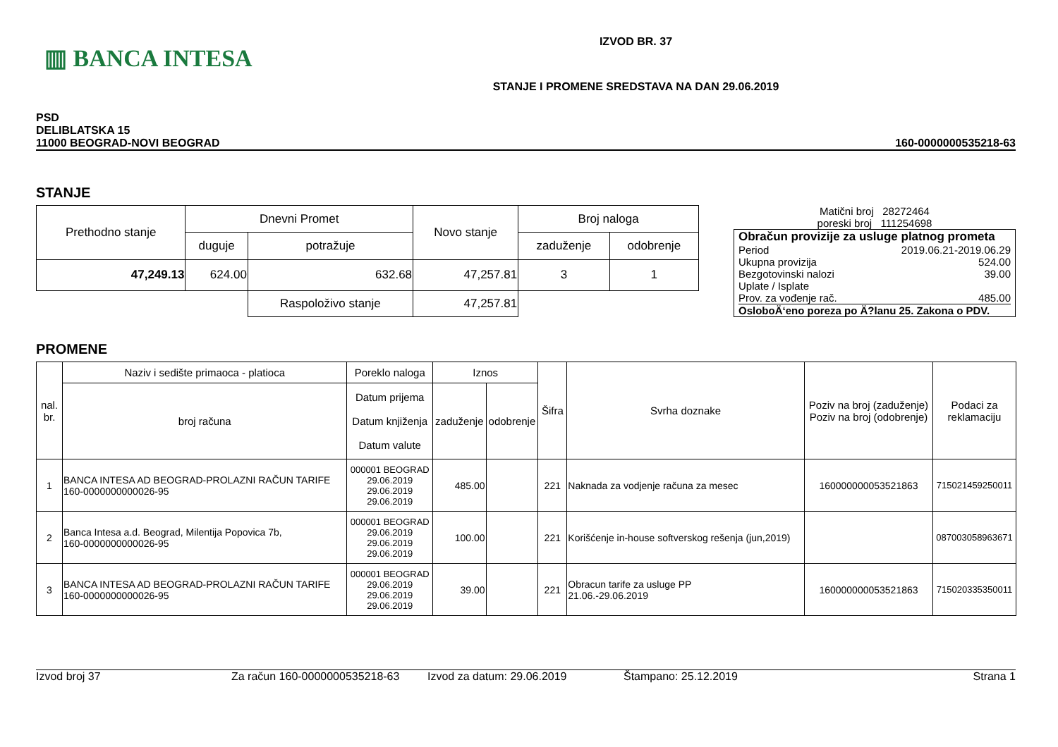▥ BANCA INTESA
IZVOD BR. 37
STANJE I PROMENE SREDSTAVA NA DAN 29.06.2019
PSD
DELIBLATSKA 15
11000 BEOGRAD-NOVI BEOGRAD
160-0000000535218-63
STANJE
| Prethodno stanje | Dnevni Promet | | Novo stanje | Broj naloga | |
| | duguje | potražuje | | zaduženje | odobrenje |
| 47,249.13 | 624.00 | 632.68 | 47,257.81 | 3 | 1 |
| | | Raspoloživo stanje | 47,257.81 | | |
Matični broj 28272464
poreski broj 111254698
Obračun provizije za usluge platnog prometa
Period 2019.06.21-2019.06.29
Ukupna provizija 524.00
Bezgotovinski nalozi 39.00
Uplate / Isplate
Prov. za vođenje rač. 485.00
OsloboÄ‘eno poreza po Ä?lanu 25. Zakona o PDV.
PROMENE
| nal. br. | Naziv i sedište primaoca - platioca | Poreklo naloga | Iznos | | Šifra | Svrha doznake | Poziv na broj (zaduženje) Poziv na broj (odobrenje) | Podaci za reklamaciju |
| | broj računa | Datum prijema Datum knjiženja Datum valute | zaduženje | odobrenje | | | | |
| 1 | BANCA INTESA AD BEOGRAD-PROLAZNI RAČUN TARIFE 160-0000000000026-95 | 000001 BEOGRAD 29.06.2019 29.06.2019 29.06.2019 | 485.00 | | 221 | Naknada za vodjenje računa za mesec | 160000000053521863 | 715021459250011 |
| 2 | Banca Intesa a.d. Beograd, Milentija Popovica 7b, 160-0000000000026-95 | 000001 BEOGRAD 29.06.2019 29.06.2019 29.06.2019 | 100.00 | | 221 | Korišćenje in-house softverskog rešenja (jun,2019) | | 087003058963671 |
| 3 | BANCA INTESA AD BEOGRAD-PROLAZNI RAČUN TARIFE 160-0000000000026-95 | 000001 BEOGRAD 29.06.2019 29.06.2019 29.06.2019 | 39.00 | | 221 | Obracun tarife za usluge PP 21.06.-29.06.2019 | 160000000053521863 | 715020335350011 |
Izvod broj 37 Za račun 160-0000000535218-63 Izvod za datum: 29.06.2019 Štampano: 25.12.2019 Strana 1